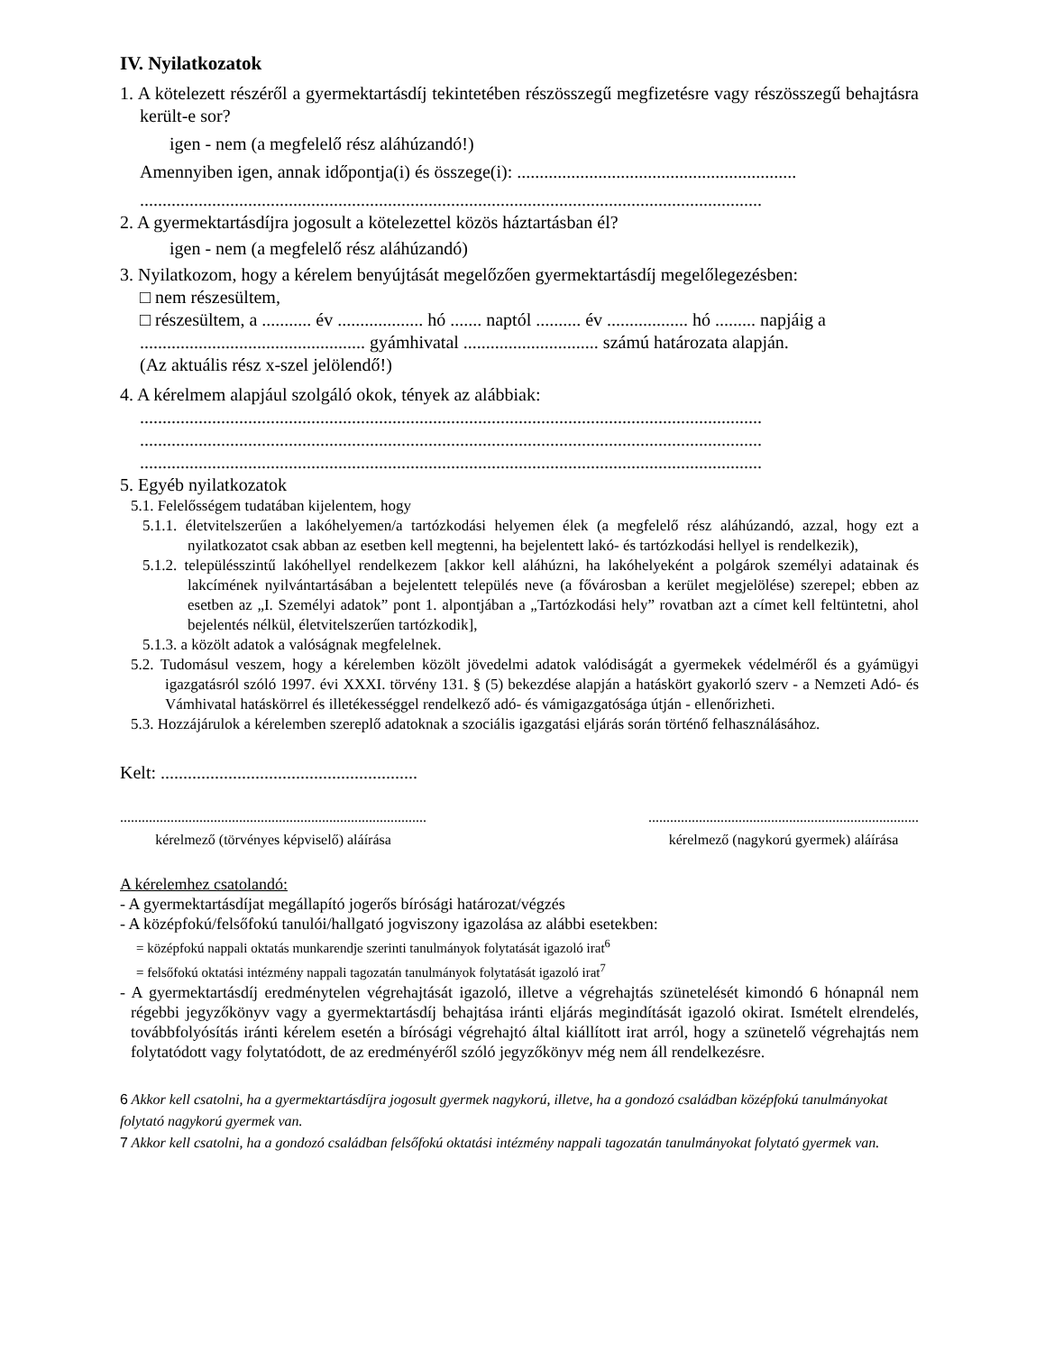IV. Nyilatkozatok
1. A kötelezett részéről a gyermektartásdíj tekintetében részösszegű megfizetésre vagy részösszegű behajtásra került-e sor?
igen - nem (a megfelelő rész aláhúzandó!)
Amennyiben igen, annak időpontja(i) és összege(i): ..............................................................
..........................................................................................................................................
2. A gyermektartásdíjra jogosult a kötelezettel közös háztartásban él?
igen - nem (a megfelelő rész aláhúzandó)
3. Nyilatkozom, hogy a kérelem benyújtását megelőzően gyermektartásdíj megelőlegezésben:
□ nem részesültem,
□ részesültem, a ........... év ................... hó ....... naptól .......... év .................. hó ......... napjáig a .................................................. gyámhivatal .............................. számú határozata alapján.
(Az aktuális rész x-szel jelölendő!)
4. A kérelmem alapjául szolgáló okok, tények az alábbiak:
..........................................................................................................................................
..........................................................................................................................................
..........................................................................................................................................
5. Egyéb nyilatkozatok
5.1. Felelősségem tudatában kijelentem, hogy
5.1.1. életvitelszerűen a lakóhelyemen/a tartózkodási helyemen élek (a megfelelő rész aláhúzandó, azzal, hogy ezt a nyilatkozatot csak abban az esetben kell megtenni, ha bejelentett lakó- és tartózkodási hellyel is rendelkezik),
5.1.2. településszintű lakóhellyel rendelkezem [akkor kell aláhúzni, ha lakóhelyeként a polgárok személyi adatainak és lakcímének nyilvántartásában a bejelentett település neve (a fővárosban a kerület megjelölése) szerepel; ebben az esetben az „I. Személyi adatok” pont 1. alpontjában a „Tartózkodási hely” rovatban azt a címet kell feltüntetni, ahol bejelentés nélkül, életvitelszerűen tartózkodik],
5.1.3. a közölt adatok a valóságnak megfelelnek.
5.2. Tudomásul veszem, hogy a kérelemben közölt jövedelmi adatok valódiságát a gyermekek védelméről és a gyámügyi igazgatásról szóló 1997. évi XXXI. törvény 131. § (5) bekezdése alapján a hatáskört gyakorló szerv - a Nemzeti Adó- és Vámhivatal hatáskörrel és illetékességgel rendelkező adó- és vámigazgatósága útján - ellenőrizheti.
5.3. Hozzájárulok a kérelemben szereplő adatoknak a szociális igazgatási eljárás során történő felhasználásához.
Kelt: .........................................................
.....................................................................................
kérelmező (törvényes képviselő) aláírása
...........................................................................
kérelmező (nagykorú gyermek) aláírása
A kérelemhez csatolandó:
- A gyermektartásdíjat megállapító jogerős bírósági határozat/végzés
- A középfokú/felsőfokú tanulói/hallgató jogviszony igazolása az alábbi esetekben:
= középfokú nappali oktatás munkarendje szerinti tanulmányok folytatását igazoló irat<sup>6</sup>
= felsőfokú oktatási intézmény nappali tagozatán tanulmányok folytatását igazoló irat<sup>7</sup>
- A gyermektartásdíj eredménytelen végrehajtását igazoló, illetve a végrehajtás szünetelését kimondó 6 hónapnál nem régebbi jegyzőkönyv vagy a gyermektartásdíj behajtása iránti eljárás megindítását igazoló okirat. Ismételt elrendelés, továbbfolyósítás iránti kérelem esetén a bírósági végrehajtó által kiállított irat arról, hogy a szünetelő végrehajtás nem folytatódott vagy folytatódott, de az eredményéről szóló jegyzőkönyv még nem áll rendelkezésre.
6 Akkor kell csatolni, ha a gyermektartásdíjra jogosult gyermek nagykorú, illetve, ha a gondozó családban középfokú tanulmányokat folytató nagykorú gyermek van.
7 Akkor kell csatolni, ha a gondozó családban felsőfokú oktatási intézmény nappali tagozatán tanulmányokat folytató gyermek van.